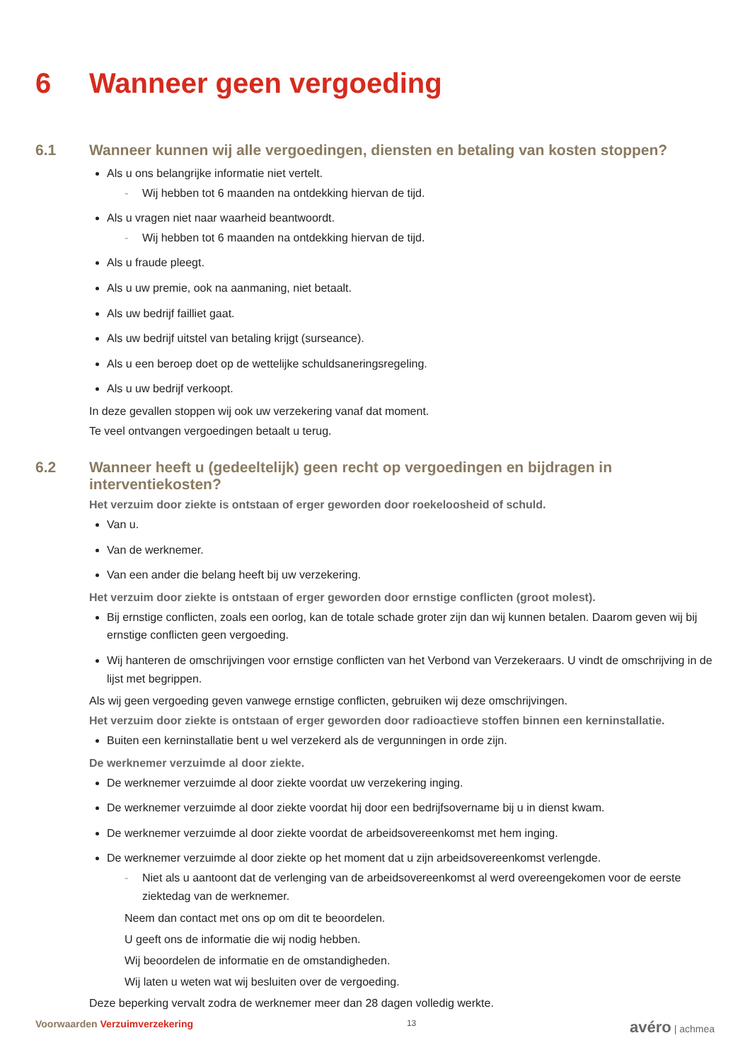6 Wanneer geen vergoeding
6.1 Wanneer kunnen wij alle vergoedingen, diensten en betaling van kosten stoppen?
Als u ons belangrijke informatie niet vertelt.
- Wij hebben tot 6 maanden na ontdekking hiervan de tijd.
Als u vragen niet naar waarheid beantwoordt.
- Wij hebben tot 6 maanden na ontdekking hiervan de tijd.
Als u fraude pleegt.
Als u uw premie, ook na aanmaning, niet betaalt.
Als uw bedrijf failliet gaat.
Als uw bedrijf uitstel van betaling krijgt (surseance).
Als u een beroep doet op de wettelijke schuldsaneringsregeling.
Als u uw bedrijf verkoopt.
In deze gevallen stoppen wij ook uw verzekering vanaf dat moment.
Te veel ontvangen vergoedingen betaalt u terug.
6.2 Wanneer heeft u (gedeeltelijk) geen recht op vergoedingen en bijdragen in interventiekosten?
Het verzuim door ziekte is ontstaan of erger geworden door roekeloosheid of schuld.
Van u.
Van de werknemer.
Van een ander die belang heeft bij uw verzekering.
Het verzuim door ziekte is ontstaan of erger geworden door ernstige conflicten (groot molest).
Bij ernstige conflicten, zoals een oorlog, kan de totale schade groter zijn dan wij kunnen betalen. Daarom geven wij bij ernstige conflicten geen vergoeding.
Wij hanteren de omschrijvingen voor ernstige conflicten van het Verbond van Verzekeraars. U vindt de omschrijving in de lijst met begrippen.
Als wij geen vergoeding geven vanwege ernstige conflicten, gebruiken wij deze omschrijvingen.
Het verzuim door ziekte is ontstaan of erger geworden door radioactieve stoffen binnen een kerninstallatie.
Buiten een kerninstallatie bent u wel verzekerd als de vergunningen in orde zijn.
De werknemer verzuimde al door ziekte.
De werknemer verzuimde al door ziekte voordat uw verzekering inging.
De werknemer verzuimde al door ziekte voordat hij door een bedrijfsovername bij u in dienst kwam.
De werknemer verzuimde al door ziekte voordat de arbeidsovereenkomst met hem inging.
De werknemer verzuimde al door ziekte op het moment dat u zijn arbeidsovereenkomst verlengde.
- Niet als u aantoont dat de verlenging van de arbeidsovereenkomst al werd overeengekomen voor de eerste ziektedag van de werknemer.
Neem dan contact met ons op om dit te beoordelen.
U geeft ons de informatie die wij nodig hebben.
Wij beoordelen de informatie en de omstandigheden.
Wij laten u weten wat wij besluiten over de vergoeding.
Deze beperking vervalt zodra de werknemer meer dan 28 dagen volledig werkte.
Voorwaarden Verzuimverzekering 13 avéro | achmea